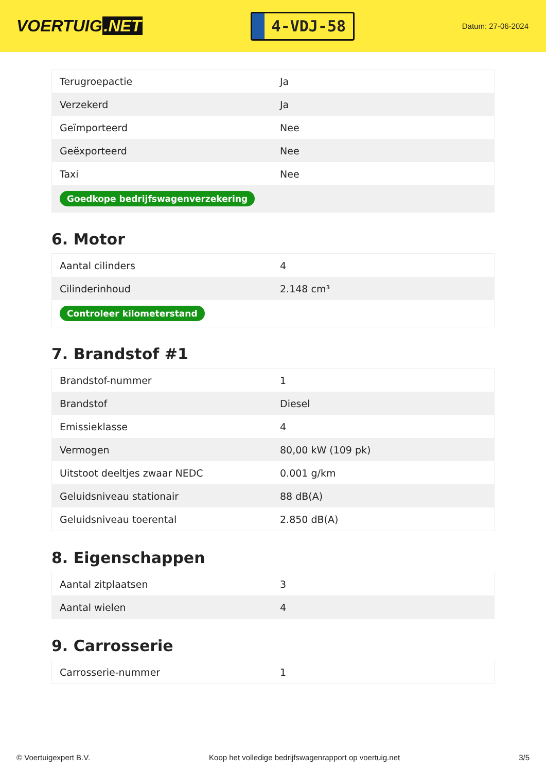VOERTUIG.NET
4-VDJ-58
Datum: 27-06-2024
| Terugroepactie | Ja |
| Verzekerd | Ja |
| Geïmporteerd | Nee |
| Geëxporteerd | Nee |
| Taxi | Nee |
| Goedkope bedrijfswagenverzekering | |
6. Motor
| Aantal cilinders | 4 |
| Cilinderinhoud | 2.148 cm³ |
| Controleer kilometerstand | |
7. Brandstof #1
| Brandstof-nummer | 1 |
| Brandstof | Diesel |
| Emissieklasse | 4 |
| Vermogen | 80,00 kW (109 pk) |
| Uitstoot deeltjes zwaar NEDC | 0.001 g/km |
| Geluidsniveau stationair | 88 dB(A) |
| Geluidsniveau toerental | 2.850 dB(A) |
8. Eigenschappen
| Aantal zitplaatsen | 3 |
| Aantal wielen | 4 |
9. Carrosserie
| Carrosserie-nummer | 1 |
© Voertuigexpert B.V. Koop het volledige bedrijfswagenrapport op voertuig.net 3/5